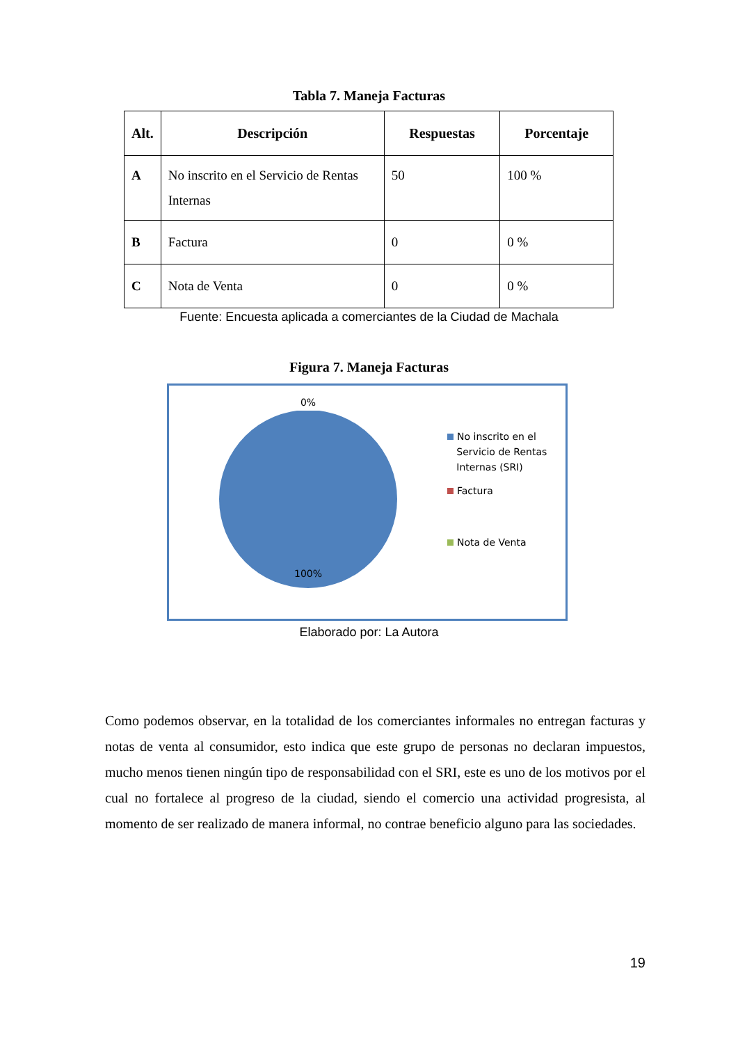Tabla 7. Maneja Facturas
| Alt. | Descripción | Respuestas | Porcentaje |
| --- | --- | --- | --- |
| A | No inscrito en el Servicio de Rentas Internas | 50 | 100 % |
| B | Factura | 0 | 0 % |
| C | Nota de Venta | 0 | 0 % |
Fuente: Encuesta aplicada a comerciantes de la Ciudad de Machala
Figura 7. Maneja Facturas
0%
100%
No inscrito en el
Servicio de Rentas
Internas (SRI)
Factura
Nota de Venta
Elaborado por: La Autora
Como podemos observar, en la totalidad de los comerciantes informales no entregan facturas y notas de venta al consumidor, esto indica que este grupo de personas no declaran impuestos, mucho menos tienen ningún tipo de responsabilidad con el SRI, este es uno de los motivos por el cual no fortalece al progreso de la ciudad, siendo el comercio una actividad progresista, al momento de ser realizado de manera informal, no contrae beneficio alguno para las sociedades.
19